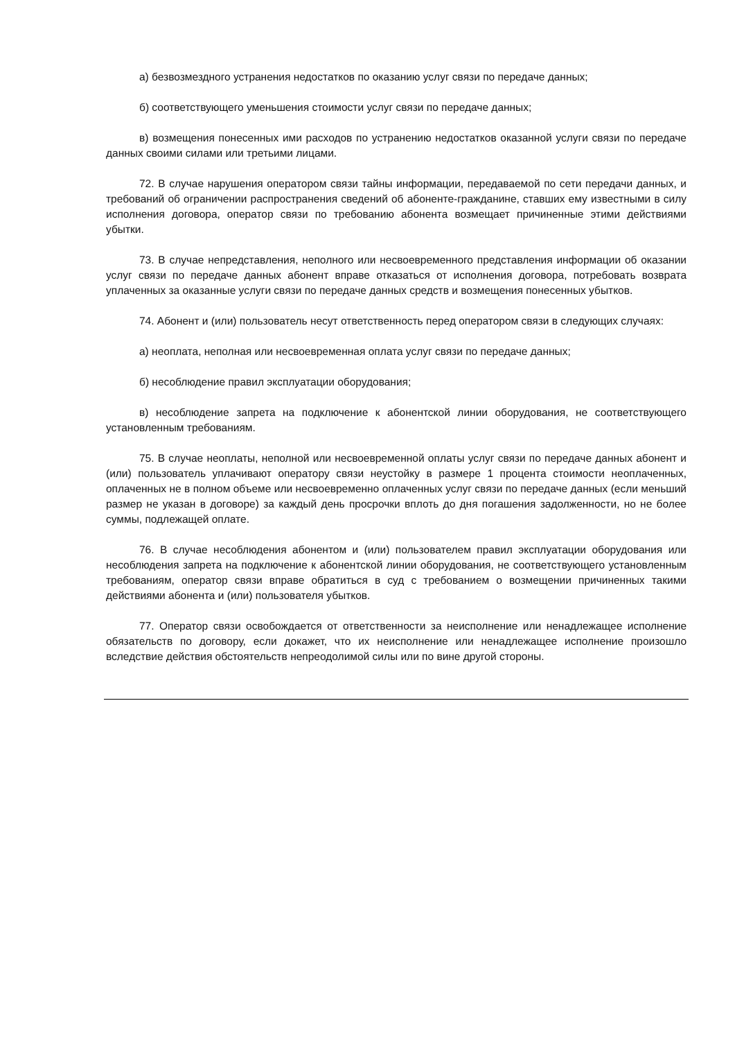а) безвозмездного устранения недостатков по оказанию услуг связи по передаче данных;
б) соответствующего уменьшения стоимости услуг связи по передаче данных;
в) возмещения понесенных ими расходов по устранению недостатков оказанной услуги связи по передаче данных своими силами или третьими лицами.
72. В случае нарушения оператором связи тайны информации, передаваемой по сети передачи данных, и требований об ограничении распространения сведений об абоненте-гражданине, ставших ему известными в силу исполнения договора, оператор связи по требованию абонента возмещает причиненные этими действиями убытки.
73. В случае непредставления, неполного или несвоевременного представления информации об оказании услуг связи по передаче данных абонент вправе отказаться от исполнения договора, потребовать возврата уплаченных за оказанные услуги связи по передаче данных средств и возмещения понесенных убытков.
74. Абонент и (или) пользователь несут ответственность перед оператором связи в следующих случаях:
а) неоплата, неполная или несвоевременная оплата услуг связи по передаче данных;
б) несоблюдение правил эксплуатации оборудования;
в) несоблюдение запрета на подключение к абонентской линии оборудования, не соответствующего установленным требованиям.
75. В случае неоплаты, неполной или несвоевременной оплаты услуг связи по передаче данных абонент и (или) пользователь уплачивают оператору связи неустойку в размере 1 процента стоимости неоплаченных, оплаченных не в полном объеме или несвоевременно оплаченных услуг связи по передаче данных (если меньший размер не указан в договоре) за каждый день просрочки вплоть до дня погашения задолженности, но не более суммы, подлежащей оплате.
76. В случае несоблюдения абонентом и (или) пользователем правил эксплуатации оборудования или несоблюдения запрета на подключение к абонентской линии оборудования, не соответствующего установленным требованиям, оператор связи вправе обратиться в суд с требованием о возмещении причиненных такими действиями абонента и (или) пользователя убытков.
77. Оператор связи освобождается от ответственности за неисполнение или ненадлежащее исполнение обязательств по договору, если докажет, что их неисполнение или ненадлежащее исполнение произошло вследствие действия обстоятельств непреодолимой силы или по вине другой стороны.